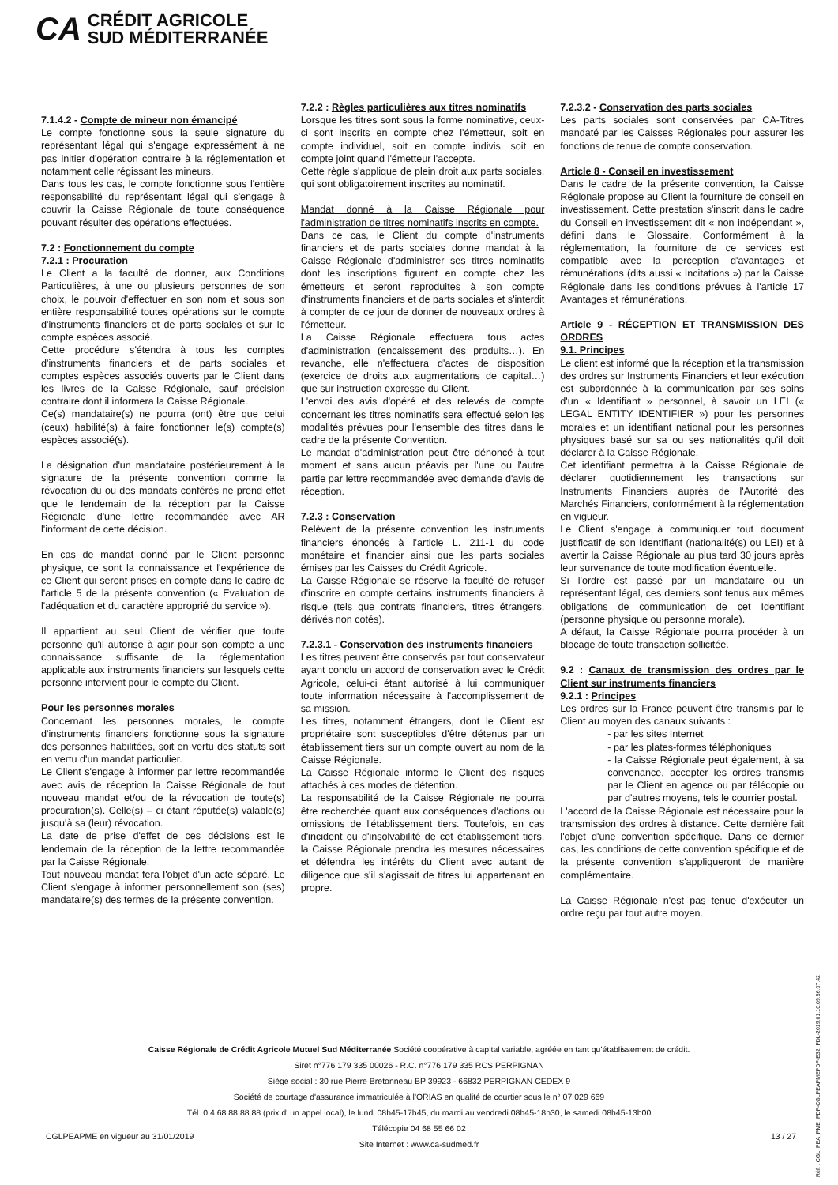CA
CRÉDIT AGRICOLE
SUD MÉDITERRANÉE
7.1.4.2 - Compte de mineur non émancipé
Le compte fonctionne sous la seule signature du représentant légal qui s'engage expressément à ne pas initier d'opération contraire à la réglementation et notamment celle régissant les mineurs.
Dans tous les cas, le compte fonctionne sous l'entière responsabilité du représentant légal qui s'engage à couvrir la Caisse Régionale de toute conséquence pouvant résulter des opérations effectuées.
7.2 : Fonctionnement du compte
7.2.1 : Procuration
Le Client a la faculté de donner, aux Conditions Particulières, à une ou plusieurs personnes de son choix, le pouvoir d'effectuer en son nom et sous son entière responsabilité toutes opérations sur le compte d'instruments financiers et de parts sociales et sur le compte espèces associé.
Cette procédure s'étendra à tous les comptes d'instruments financiers et de parts sociales et comptes espèces associés ouverts par le Client dans les livres de la Caisse Régionale, sauf précision contraire dont il informera la Caisse Régionale.
Ce(s) mandataire(s) ne pourra (ont) être que celui (ceux) habilité(s) à faire fonctionner le(s) compte(s) espèces associé(s).
La désignation d'un mandataire postérieurement à la signature de la présente convention comme la révocation du ou des mandats conférés ne prend effet que le lendemain de la réception par la Caisse Régionale d'une lettre recommandée avec AR l'informant de cette décision.
En cas de mandat donné par le Client personne physique, ce sont la connaissance et l'expérience de ce Client qui seront prises en compte dans le cadre de l'article 5 de la présente convention (« Evaluation de l'adéquation et du caractère approprié du service »).
Il appartient au seul Client de vérifier que toute personne qu'il autorise à agir pour son compte a une connaissance suffisante de la réglementation applicable aux instruments financiers sur lesquels cette personne intervient pour le compte du Client.
Pour les personnes morales
Concernant les personnes morales, le compte d'instruments financiers fonctionne sous la signature des personnes habilitées, soit en vertu des statuts soit en vertu d'un mandat particulier.
Le Client s'engage à informer par lettre recommandée avec avis de réception la Caisse Régionale de tout nouveau mandat et/ou de la révocation de toute(s) procuration(s). Celle(s) – ci étant réputée(s) valable(s) jusqu'à sa (leur) révocation.
La date de prise d'effet de ces décisions est le lendemain de la réception de la lettre recommandée par la Caisse Régionale.
Tout nouveau mandat fera l'objet d'un acte séparé. Le Client s'engage à informer personnellement son (ses) mandataire(s) des termes de la présente convention.
7.2.2 : Règles particulières aux titres nominatifs
Lorsque les titres sont sous la forme nominative, ceux-ci sont inscrits en compte chez l'émetteur, soit en compte individuel, soit en compte indivis, soit en compte joint quand l'émetteur l'accepte.
Cette règle s'applique de plein droit aux parts sociales, qui sont obligatoirement inscrites au nominatif.
Mandat donné à la Caisse Régionale pour l'administration de titres nominatifs inscrits en compte.
Dans ce cas, le Client du compte d'instruments financiers et de parts sociales donne mandat à la Caisse Régionale d'administrer ses titres nominatifs dont les inscriptions figurent en compte chez les émetteurs et seront reproduites à son compte d'instruments financiers et de parts sociales et s'interdit à compter de ce jour de donner de nouveaux ordres à l'émetteur.
La Caisse Régionale effectuera tous actes d'administration (encaissement des produits…). En revanche, elle n'effectuera d'actes de disposition (exercice de droits aux augmentations de capital…) que sur instruction expresse du Client.
L'envoi des avis d'opéré et des relevés de compte concernant les titres nominatifs sera effectué selon les modalités prévues pour l'ensemble des titres dans le cadre de la présente Convention.
Le mandat d'administration peut être dénoncé à tout moment et sans aucun préavis par l'une ou l'autre partie par lettre recommandée avec demande d'avis de réception.
7.2.3 : Conservation
Relèvent de la présente convention les instruments financiers énoncés à l'article L. 211-1 du code monétaire et financier ainsi que les parts sociales émises par les Caisses du Crédit Agricole.
La Caisse Régionale se réserve la faculté de refuser d'inscrire en compte certains instruments financiers à risque (tels que contrats financiers, titres étrangers, dérivés non cotés).
7.2.3.1 - Conservation des instruments financiers
Les titres peuvent être conservés par tout conservateur ayant conclu un accord de conservation avec le Crédit Agricole, celui-ci étant autorisé à lui communiquer toute information nécessaire à l'accomplissement de sa mission.
Les titres, notamment étrangers, dont le Client est propriétaire sont susceptibles d'être détenus par un établissement tiers sur un compte ouvert au nom de la Caisse Régionale.
La Caisse Régionale informe le Client des risques attachés à ces modes de détention.
La responsabilité de la Caisse Régionale ne pourra être recherchée quant aux conséquences d'actions ou omissions de l'établissement tiers. Toutefois, en cas d'incident ou d'insolvabilité de cet établissement tiers, la Caisse Régionale prendra les mesures nécessaires et défendra les intérêts du Client avec autant de diligence que s'il s'agissait de titres lui appartenant en propre.
7.2.3.2 - Conservation des parts sociales
Les parts sociales sont conservées par CA-Titres mandaté par les Caisses Régionales pour assurer les fonctions de tenue de compte conservation.
Article 8 - Conseil en investissement
Dans le cadre de la présente convention, la Caisse Régionale propose au Client la fourniture de conseil en investissement. Cette prestation s'inscrit dans le cadre du Conseil en investissement dit « non indépendant », défini dans le Glossaire. Conformément à la réglementation, la fourniture de ce services est compatible avec la perception d'avantages et rémunérations (dits aussi « Incitations ») par la Caisse Régionale dans les conditions prévues à l'article 17 Avantages et rémunérations.
Article 9 - RÉCEPTION ET TRANSMISSION DES ORDRES
9.1. Principes
Le client est informé que la réception et la transmission des ordres sur Instruments Financiers et leur exécution est subordonnée à la communication par ses soins d'un « Identifiant » personnel, à savoir un LEI (« LEGAL ENTITY IDENTIFIER ») pour les personnes morales et un identifiant national pour les personnes physiques basé sur sa ou ses nationalités qu'il doit déclarer à la Caisse Régionale.
Cet identifiant permettra à la Caisse Régionale de déclarer quotidiennement les transactions sur Instruments Financiers auprès de l'Autorité des Marchés Financiers, conformément à la réglementation en vigueur.
Le Client s'engage à communiquer tout document justificatif de son Identifiant (nationalité(s) ou LEI) et à avertir la Caisse Régionale au plus tard 30 jours après leur survenance de toute modification éventuelle.
Si l'ordre est passé par un mandataire ou un représentant légal, ces derniers sont tenus aux mêmes obligations de communication de cet Identifiant (personne physique ou personne morale).
A défaut, la Caisse Régionale pourra procéder à un blocage de toute transaction sollicitée.
9.2 : Canaux de transmission des ordres par le Client sur instruments financiers
9.2.1 : Principes
Les ordres sur la France peuvent être transmis par le Client au moyen des canaux suivants :
- par les sites Internet
- par les plates-formes téléphoniques
- la Caisse Régionale peut également, à sa convenance, accepter les ordres transmis par le Client en agence ou par télécopie ou par d'autres moyens, tels le courrier postal.
L'accord de la Caisse Régionale est nécessaire pour la transmission des ordres à distance. Cette dernière fait l'objet d'une convention spécifique. Dans ce dernier cas, les conditions de cette convention spécifique et de la présente convention s'appliqueront de manière complémentaire.
La Caisse Régionale n'est pas tenue d'exécuter un ordre reçu par tout autre moyen.
Caisse Régionale de Crédit Agricole Mutuel Sud Méditerranée Société coopérative à capital variable, agréée en tant qu'établissement de crédit.
Siret n°776 179 335 00026 - R.C. n°776 179 335 RCS PERPIGNAN
Siège social : 30 rue Pierre Bretonneau BP 39923 - 66832 PERPIGNAN CEDEX 9
Société de courtage d'assurance immatriculée à l'ORIAS en qualité de courtier sous le n° 07 029 669
Tél. 0 4 68 88 88 88 (prix d' un appel local), le lundi 08h45-17h45, du mardi au vendredi 08h45-18h30, le samedi 08h45-13h00
Télécopie 04 68 55 66 02
Site Internet : www.ca-sudmed.fr
CGLPEAPME en vigueur au 31/01/2019 13 / 27
Réf. : CGL_PEA_PME_PDF-CGLPEAPMEPDF-E32_FDL-2019.01.10.09.56.07.42